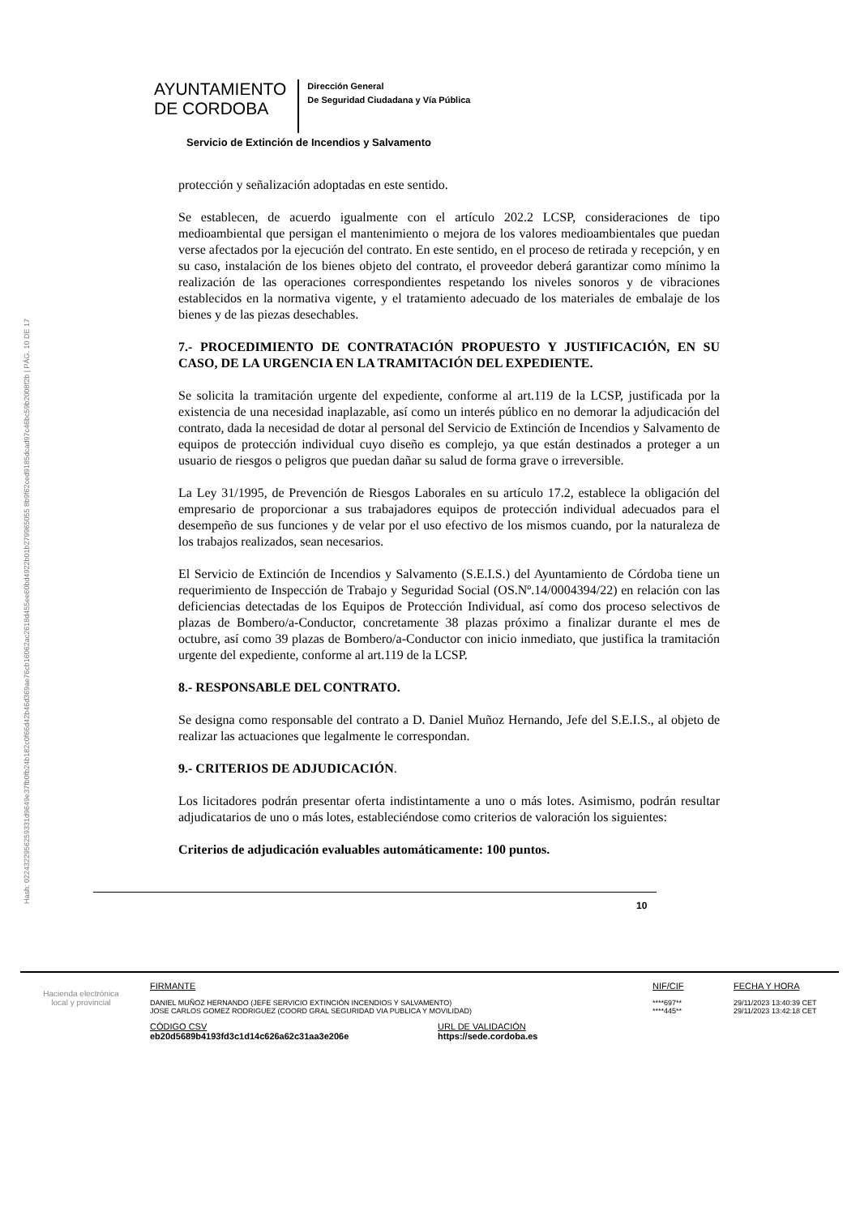Hash: 0224322956259331d9649e37fb0fb24b182c0f66d42b46d369ae76cb16062ac2618d455ee60bd4922b01b279965055 8b9f62ced9185dcad97c46bc59b2008f2b | PÁG. 10 DE 17
AYUNTAMIENTO
DE CORDOBA
Dirección General
De Seguridad Ciudadana y Vía Pública
Servicio de Extinción de Incendios y Salvamento
protección y señalización adoptadas en este sentido.
Se establecen, de acuerdo igualmente con el artículo 202.2 LCSP, consideraciones de tipo medioambiental que persigan el mantenimiento o mejora de los valores medioambientales que puedan verse afectados por la ejecución del contrato. En este sentido, en el proceso de retirada y recepción, y en su caso, instalación de los bienes objeto del contrato, el proveedor deberá garantizar como mínimo la realización de las operaciones correspondientes respetando los niveles sonoros y de vibraciones establecidos en la normativa vigente, y el tratamiento adecuado de los materiales de embalaje de los bienes y de las piezas desechables.
7.- PROCEDIMIENTO DE CONTRATACIÓN PROPUESTO Y JUSTIFICACIÓN, EN SU CASO, DE LA URGENCIA EN LA TRAMITACIÓN DEL EXPEDIENTE.
Se solicita la tramitación urgente del expediente, conforme al art.119 de la LCSP, justificada por la existencia de una necesidad inaplazable, así como un interés público en no demorar la adjudicación del contrato, dada la necesidad de dotar al personal del Servicio de Extinción de Incendios y Salvamento de equipos de protección individual cuyo diseño es complejo, ya que están destinados a proteger a un usuario de riesgos o peligros que puedan dañar su salud de forma grave o irreversible.
La Ley 31/1995, de Prevención de Riesgos Laborales en su artículo 17.2, establece la obligación del empresario de proporcionar a sus trabajadores equipos de protección individual adecuados para el desempeño de sus funciones y de velar por el uso efectivo de los mismos cuando, por la naturaleza de los trabajos realizados, sean necesarios.
El Servicio de Extinción de Incendios y Salvamento (S.E.I.S.) del Ayuntamiento de Córdoba tiene un requerimiento de Inspección de Trabajo y Seguridad Social (OS.Nº.14/0004394/22) en relación con las deficiencias detectadas de los Equipos de Protección Individual, así como dos proceso selectivos de plazas de Bombero/a-Conductor, concretamente 38 plazas próximo a finalizar durante el mes de octubre, así como 39 plazas de Bombero/a-Conductor con inicio inmediato, que justifica la tramitación urgente del expediente, conforme al art.119 de la LCSP.
8.- RESPONSABLE DEL CONTRATO.
Se designa como responsable del contrato a D. Daniel Muñoz Hernando, Jefe del S.E.I.S., al objeto de realizar las actuaciones que legalmente le correspondan.
9.- CRITERIOS DE ADJUDICACIÓN.
Los licitadores podrán presentar oferta indistintamente a uno o más lotes. Asimismo, podrán resultar adjudicatarios de uno o más lotes, estableciéndose como criterios de valoración los siguientes:
Criterios de adjudicación evaluables automáticamente: 100 puntos.
10
Hacienda electrónica
local y provincial
FIRMANTE
DANIEL MUÑOZ HERNANDO (JEFE SERVICIO EXTINCIÓN INCENDIOS Y SALVAMENTO)
JOSE CARLOS GOMEZ RODRIGUEZ (COORD GRAL SEGURIDAD VIA PUBLICA Y MOVILIDAD)
NIF/CIF
****697**
****445**
FECHA Y HORA
29/11/2023 13:40:39 CET
29/11/2023 13:42:18 CET
CÓDIGO CSV
eb20d5689b4193fd3c1d14c626a62c31aa3e206e
URL DE VALIDACIÓN
https://sede.cordoba.es